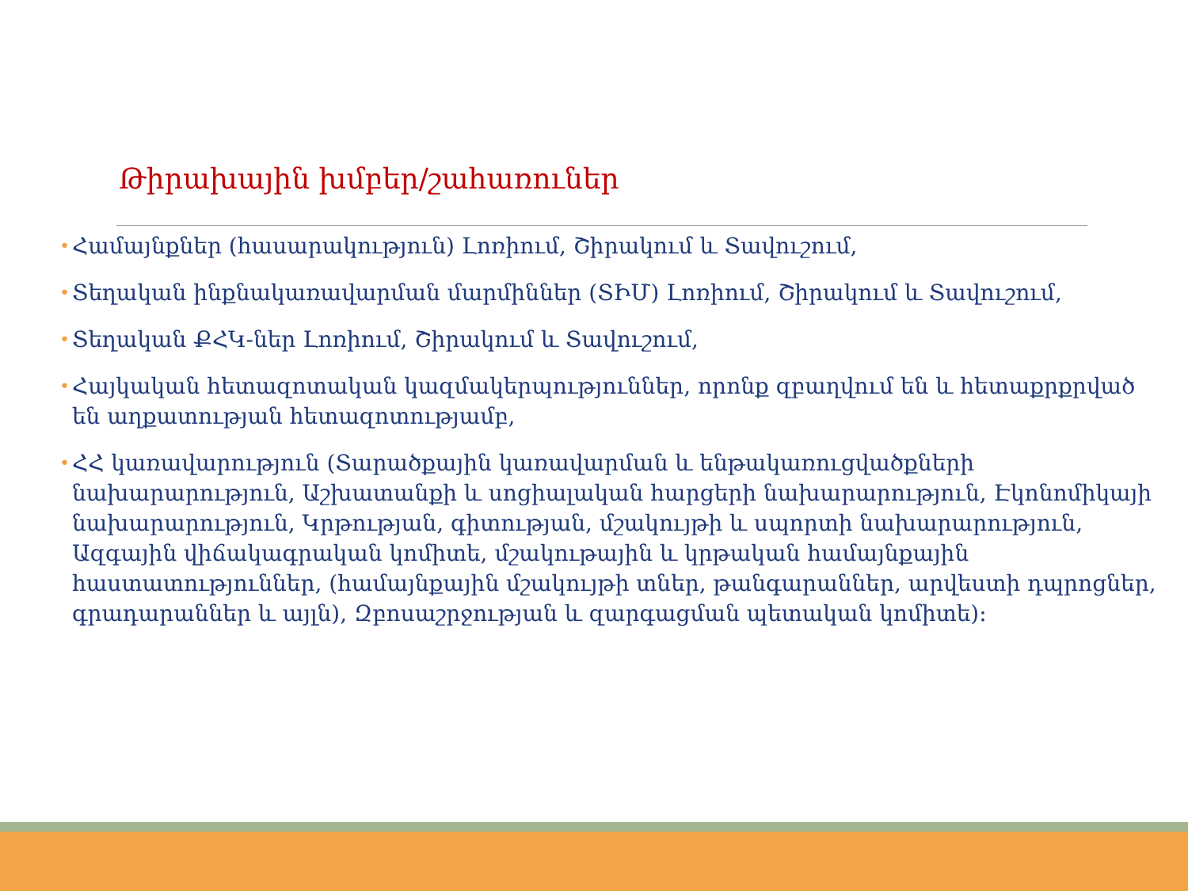Թիրախային խմբեր/շահառուներ
• Համայնքներ (հասարակություն) Լոռիում, Շիրակում և Տավուշում,
• Տեղական ինքնակառավարման մարմիններ (ՏԻՄ) Լոռիում, Շիրակում և Տավուշում,
• Տեղական ՔՀԿ-ներ Լոռիում, Շիրակում և Տավուշում,
• Հայկական հետազոտական կազմակերպություններ, որոնք զբաղվում են և հետաքրքրված են աղքատության հետազոտությամբ,
• ՀՀ կառավարություն (Տարածքային կառավարման և ենթակառուցվածքների նախարարություն, Աշխատանքի և սոցիալական հարցերի նախարարություն, Էկոնոմիկայի նախարարություն, Կրթության, գիտության, մշակույթի և սպորտի նախարարություն, Ազգային վիճակագրական կոմիտե, մշակութային և կրթական համայնքային հաստատություններ, (համայնքային մշակույթի տներ, թանգարաններ, արվեստի դպրոցներ, գրադարաններ և այլն), Զբոսաշրջության և զարգացման պետական կոմիտե):